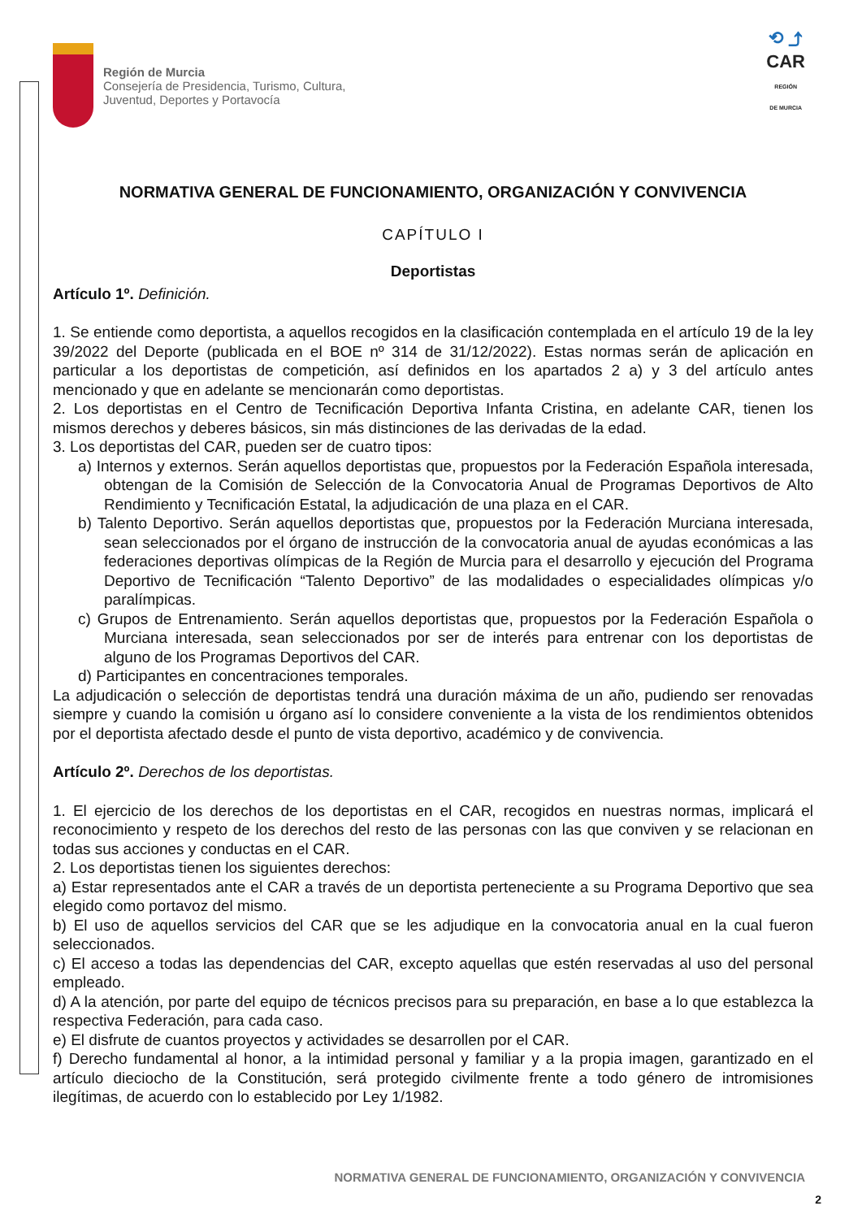Región de Murcia
Consejería de Presidencia, Turismo, Cultura,
Juventud, Deportes y Portavocía
⟲ ⤴
CAR
REGIÓN
DE MURCIA
NORMATIVA GENERAL DE FUNCIONAMIENTO, ORGANIZACIÓN Y CONVIVENCIA
CAPÍTULO I
Deportistas
Artículo 1º. Definición.
1. Se entiende como deportista, a aquellos recogidos en la clasificación contemplada en el artículo 19 de la ley 39/2022 del Deporte (publicada en el BOE nº 314 de 31/12/2022). Estas normas serán de aplicación en particular a los deportistas de competición, así definidos en los apartados 2 a) y 3 del artículo antes mencionado y que en adelante se mencionarán como deportistas.
2. Los deportistas en el Centro de Tecnificación Deportiva Infanta Cristina, en adelante CAR, tienen los mismos derechos y deberes básicos, sin más distinciones de las derivadas de la edad.
3. Los deportistas del CAR, pueden ser de cuatro tipos:
a) Internos y externos. Serán aquellos deportistas que, propuestos por la Federación Española interesada, obtengan de la Comisión de Selección de la Convocatoria Anual de Programas Deportivos de Alto Rendimiento y Tecnificación Estatal, la adjudicación de una plaza en el CAR.
b) Talento Deportivo. Serán aquellos deportistas que, propuestos por la Federación Murciana interesada, sean seleccionados por el órgano de instrucción de la convocatoria anual de ayudas económicas a las federaciones deportivas olímpicas de la Región de Murcia para el desarrollo y ejecución del Programa Deportivo de Tecnificación “Talento Deportivo” de las modalidades o especialidades olímpicas y/o paralímpicas.
c) Grupos de Entrenamiento. Serán aquellos deportistas que, propuestos por la Federación Española o Murciana interesada, sean seleccionados por ser de interés para entrenar con los deportistas de alguno de los Programas Deportivos del CAR.
d) Participantes en concentraciones temporales.
La adjudicación o selección de deportistas tendrá una duración máxima de un año, pudiendo ser renovadas siempre y cuando la comisión u órgano así lo considere conveniente a la vista de los rendimientos obtenidos por el deportista afectado desde el punto de vista deportivo, académico y de convivencia.
Artículo 2º. Derechos de los deportistas.
1. El ejercicio de los derechos de los deportistas en el CAR, recogidos en nuestras normas, implicará el reconocimiento y respeto de los derechos del resto de las personas con las que conviven y se relacionan en todas sus acciones y conductas en el CAR.
2. Los deportistas tienen los siguientes derechos:
a) Estar representados ante el CAR a través de un deportista perteneciente a su Programa Deportivo que sea elegido como portavoz del mismo.
b) El uso de aquellos servicios del CAR que se les adjudique en la convocatoria anual en la cual fueron seleccionados.
c) El acceso a todas las dependencias del CAR, excepto aquellas que estén reservadas al uso del personal empleado.
d) A la atención, por parte del equipo de técnicos precisos para su preparación, en base a lo que establezca la respectiva Federación, para cada caso.
e) El disfrute de cuantos proyectos y actividades se desarrollen por el CAR.
f) Derecho fundamental al honor, a la intimidad personal y familiar y a la propia imagen, garantizado en el artículo dieciocho de la Constitución, será protegido civilmente frente a todo género de intromisiones ilegítimas, de acuerdo con lo establecido por Ley 1/1982.
NORMATIVA GENERAL DE FUNCIONAMIENTO, ORGANIZACIÓN Y CONVIVENCIA
2